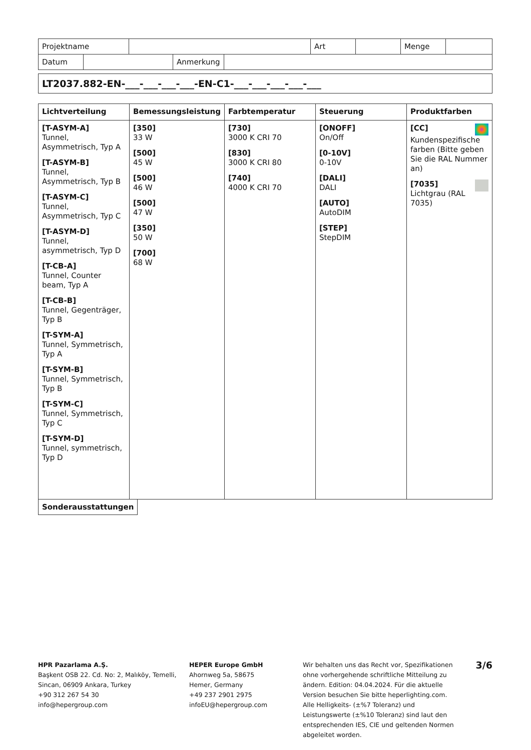| Projektname | | Art | | Menge | |
| Datum | | Anmerkung | |
LT2037.882-EN-___-___-___-___-EN-C1-___-___-___-___-___
| Lichtverteilung | Bemessungsleistung | Farbtemperatur | Steuerung | Produktfarben |
| --- | --- | --- | --- | --- |
| [T-ASYM-A] Tunnel, Asymmetrisch, Typ A [T-ASYM-B] Tunnel, Asymmetrisch, Typ B [T-ASYM-C] Tunnel, Asymmetrisch, Typ C [T-ASYM-D] Tunnel, asymmetrisch, Typ D [T-CB-A] Tunnel, Counter beam, Typ A [T-CB-B] Tunnel, Gegenträger, Typ B [T-SYM-A] Tunnel, Symmetrisch, Typ A [T-SYM-B] Tunnel, Symmetrisch, Typ B [T-SYM-C] Tunnel, Symmetrisch, Typ C [T-SYM-D] Tunnel, symmetrisch, Typ D | [350] 33 W [500] 45 W [500] 46 W [500] 47 W [350] 50 W [700] 68 W | [730] 3000 K CRI 70 [830] 3000 K CRI 80 [740] 4000 K CRI 70 | [ONOFF] On/Off [0-10V] 0-10V [DALI] DALI [AUTO] AutoDIM [STEP] StepDIM | [CC] Kundenspezifische farben (Bitte geben Sie die RAL Nummer an) [7035] Lichtgrau (RAL 7035) |
| Sonderausstattungen |
HPR Pazarlama A.Ş.
Başkent OSB 22. Cd. No: 2, Malıköy, Temelli, Sincan, 06909 Ankara, Turkey
+90 312 267 54 30
info@hepergroup.com
HEPER Europe GmbH
Ahornweg 5a, 58675
Hemer, Germany
+49 237 2901 2975
infoEU@hepergroup.com
Wir behalten uns das Recht vor, Spezifikationen ohne vorhergehende schriftliche Mitteilung zu ändern. Edition: 04.04.2024. Für die aktuelle Version besuchen Sie bitte heperlighting.com. Alle Helligkeits- (±%7 Toleranz) und Leistungswerte (±%10 Toleranz) sind laut den entsprechenden IES, CIE und geltenden Normen abgeleitet worden.
3/6